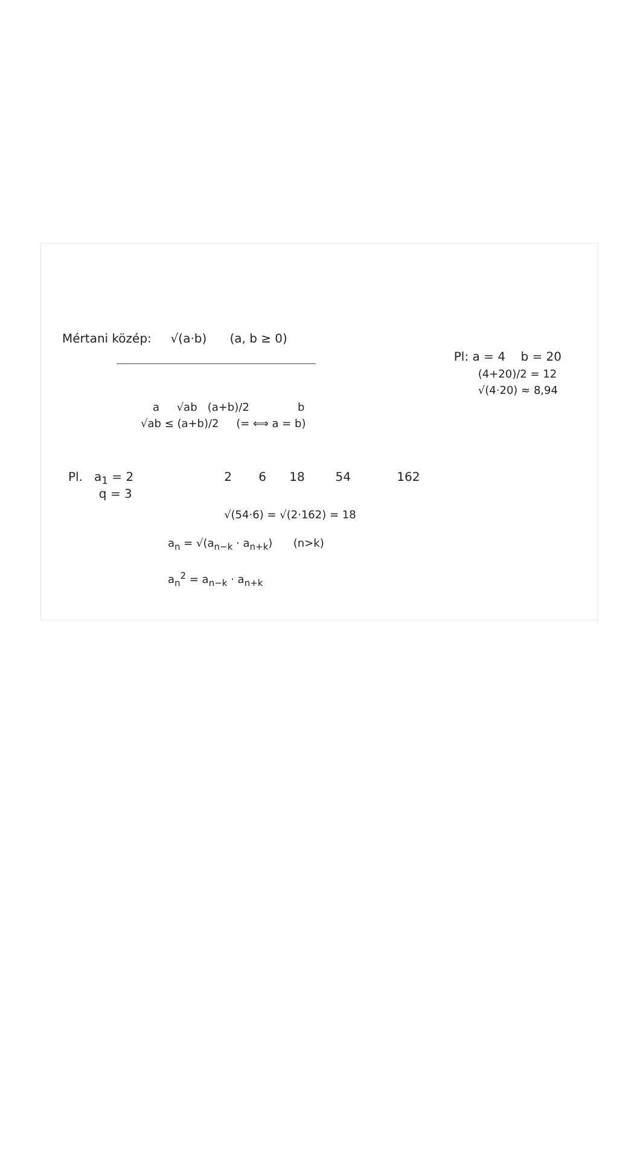Mértani közép: √(a·b) (a, b ≥ 0)
a √ab (a+b)/2 b
√ab ≤ (a+b)/2 (= ⟺ a = b)
Pl: a = 4 b = 20
(4+20)/2 = 12
√(4·20) ≈ 8,94
Pl. a<sub>1</sub> = 2
q = 3
2 6 18 54 162
√(54·6) = √(2·162) = 18
a<sub>n</sub> = √(a<sub>n−k</sub> · a<sub>n+k</sub>) (n>k)
a<sub>n</sub><sup>2</sup> = a<sub>n−k</sub> · a<sub>n+k</sub>